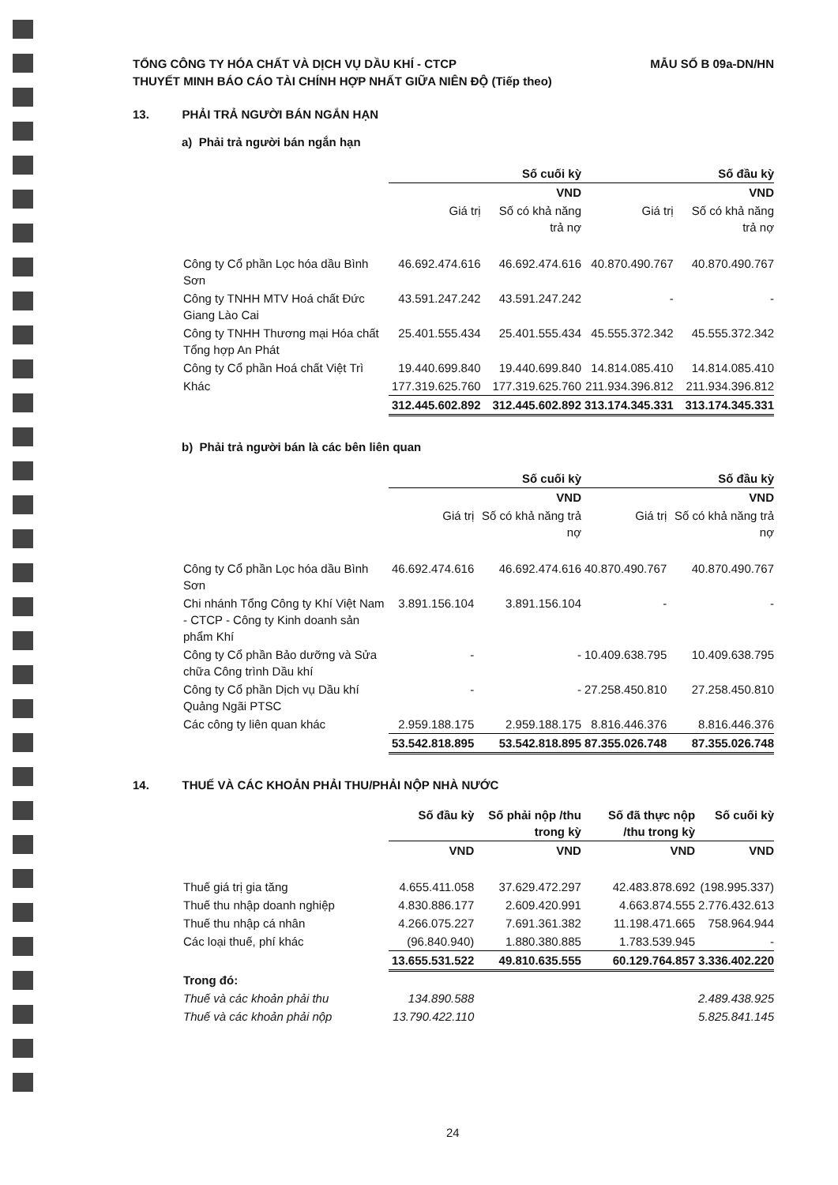TỔNG CÔNG TY HÓA CHẤT VÀ DỊCH VỤ DẦU KHÍ - CTCP
THUYẾT MINH BÁO CÁO TÀI CHÍNH HỢP NHẤT GIỮA NIÊN ĐỘ (Tiếp theo)
MẪU SỐ B 09a-DN/HN
13. PHẢI TRẢ NGƯỜI BÁN NGẮN HẠN
a) Phải trả người bán ngắn hạn
| | Số cuối kỳ | | Số đầu kỳ | |
| --- | --- | --- | --- | --- |
| | VND | | VND | |
| | Giá trị | Số có khả năng trả nợ | Giá trị | Số có khả năng trả nợ |
| Công ty Cổ phần Lọc hóa dầu Bình Sơn | 46.692.474.616 | 46.692.474.616 | 40.870.490.767 | 40.870.490.767 |
| Công ty TNHH MTV Hoá chất Đức Giang Lào Cai | 43.591.247.242 | 43.591.247.242 | - | - |
| Công ty TNHH Thương mại Hóa chất Tổng hợp An Phát | 25.401.555.434 | 25.401.555.434 | 45.555.372.342 | 45.555.372.342 |
| Công ty Cổ phần Hoá chất Việt Trì | 19.440.699.840 | 19.440.699.840 | 14.814.085.410 | 14.814.085.410 |
| Khác | 177.319.625.760 | 177.319.625.760 | 211.934.396.812 | 211.934.396.812 |
| | 312.445.602.892 | 312.445.602.892 | 313.174.345.331 | 313.174.345.331 |
b) Phải trả người bán là các bên liên quan
| | Số cuối kỳ | | Số đầu kỳ | |
| --- | --- | --- | --- | --- |
| | VND | | VND | |
| | Giá trị | Số có khả năng trả nợ | Giá trị | Số có khả năng trả nợ |
| Công ty Cổ phần Lọc hóa dầu Bình Sơn | 46.692.474.616 | 46.692.474.616 | 40.870.490.767 | 40.870.490.767 |
| Chi nhánh Tổng Công ty Khí Việt Nam - CTCP - Công ty Kinh doanh sản phẩm Khí | 3.891.156.104 | 3.891.156.104 | - | - |
| Công ty Cổ phần Bảo dưỡng và Sửa chữa Công trình Dầu khí | - | - | 10.409.638.795 | 10.409.638.795 |
| Công ty Cổ phần Dịch vụ Dầu khí Quảng Ngãi PTSC | - | - | 27.258.450.810 | 27.258.450.810 |
| Các công ty liên quan khác | 2.959.188.175 | 2.959.188.175 | 8.816.446.376 | 8.816.446.376 |
| | 53.542.818.895 | 53.542.818.895 | 87.355.026.748 | 87.355.026.748 |
14. THUẾ VÀ CÁC KHOẢN PHẢI THU/PHẢI NỘP NHÀ NƯỚC
| | Số đầu kỳ | Số phải nộp /thu trong kỳ | Số đã thực nộp /thu trong kỳ | Số cuối kỳ |
| --- | --- | --- | --- | --- |
| | VND | VND | VND | VND |
| Thuế giá trị gia tăng | 4.655.411.058 | 37.629.472.297 | 42.483.878.692 | (198.995.337) |
| Thuế thu nhập doanh nghiệp | 4.830.886.177 | 2.609.420.991 | 4.663.874.555 | 2.776.432.613 |
| Thuế thu nhập cá nhân | 4.266.075.227 | 7.691.361.382 | 11.198.471.665 | 758.964.944 |
| Các loại thuế, phí khác | (96.840.940) | 1.880.380.885 | 1.783.539.945 | - |
| | 13.655.531.522 | 49.810.635.555 | 60.129.764.857 | 3.336.402.220 |
| Trong đó: | | | | |
| Thuế và các khoản phải thu | 134.890.588 | | | 2.489.438.925 |
| Thuế và các khoản phải nộp | 13.790.422.110 | | | 5.825.841.145 |
24